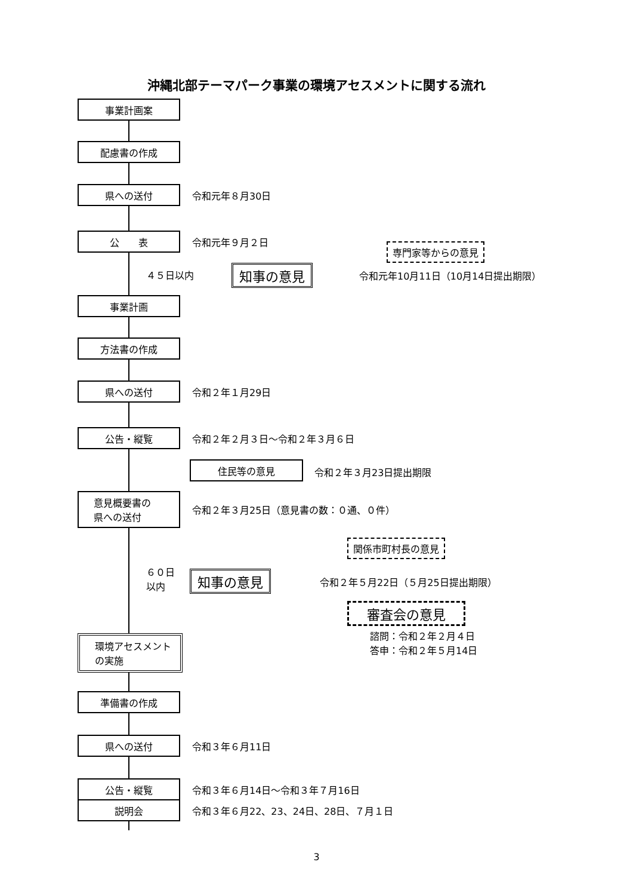沖縄北部テーマパーク事業の環境アセスメントに関する流れ
事業計画案
配慮書の作成
県への送付
令和元年８月30日
公　　表
令和元年９月２日
専門家等からの意見
４５日以内 知事の意見
令和元年10月11日（10月14日提出期限）
事業計画
方法書の作成
県への送付
令和２年１月29日
公告・縦覧
令和２年２月３日～令和２年３月６日
住民等の意見 令和２年３月23日提出期限
意見概要書の
県への送付
令和２年３月25日（意見書の数：０通、０件）
関係市町村長の意見
６０日
以内
知事の意見
令和２年５月22日（５月25日提出期限）
審査会の意見
諮問：令和２年２月４日
答申：令和２年５月14日
環境アセスメント
の実施
準備書の作成
県への送付
令和３年６月11日
公告・縦覧
令和３年６月14日～令和３年７月16日
説明会
令和３年６月22、23、24日、28日、７月１日
3